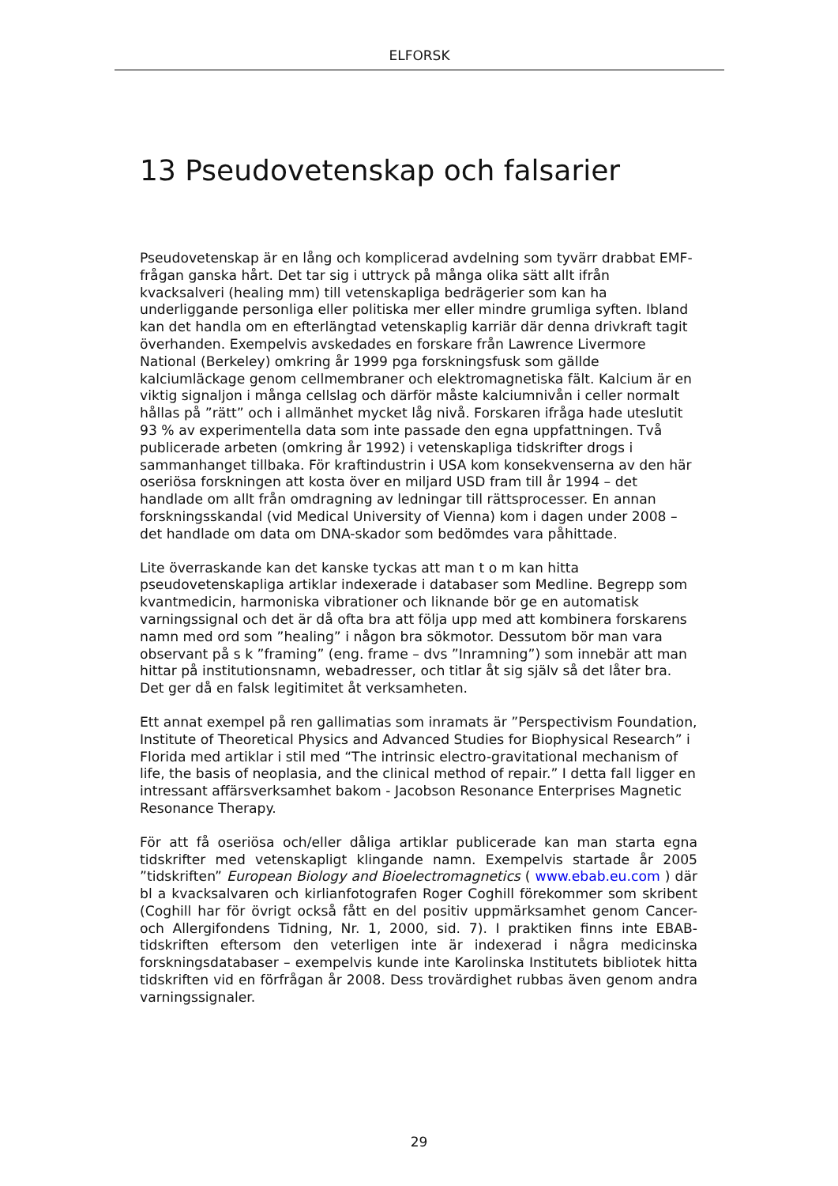ELFORSK
13 Pseudovetenskap och falsarier
Pseudovetenskap är en lång och komplicerad avdelning som tyvärr drabbat EMF-frågan ganska hårt. Det tar sig i uttryck på många olika sätt allt ifrån kvacksalveri (healing mm) till vetenskapliga bedrägerier som kan ha underliggande personliga eller politiska mer eller mindre grumliga syften. Ibland kan det handla om en efterlängtad vetenskaplig karriär där denna drivkraft tagit överhanden. Exempelvis avskedades en forskare från Lawrence Livermore National (Berkeley) omkring år 1999 pga forskningsfusk som gällde kalciumläckage genom cellmembraner och elektromagnetiska fält. Kalcium är en viktig signaljon i många cellslag och därför måste kalciumnivån i celler normalt hållas på ”rätt” och i allmänhet mycket låg nivå. Forskaren ifråga hade uteslutit 93 % av experimentella data som inte passade den egna uppfattningen. Två publicerade arbeten (omkring år 1992) i vetenskapliga tidskrifter drogs i sammanhanget tillbaka. För kraftindustrin i USA kom konsekvenserna av den här oseriösa forskningen att kosta över en miljard USD fram till år 1994 – det handlade om allt från omdragning av ledningar till rättsprocesser. En annan forskningsskandal (vid Medical University of Vienna) kom i dagen under 2008 – det handlade om data om DNA-skador som bedömdes vara påhittade.
Lite överraskande kan det kanske tyckas att man t o m kan hitta pseudovetenskapliga artiklar indexerade i databaser som Medline. Begrepp som kvantmedicin, harmoniska vibrationer och liknande bör ge en automatisk varningssignal och det är då ofta bra att följa upp med att kombinera forskarens namn med ord som ”healing” i någon bra sökmotor. Dessutom bör man vara observant på s k ”framing” (eng. frame – dvs ”Inramning”) som innebär att man hittar på institutionsnamn, webadresser, och titlar åt sig själv så det låter bra. Det ger då en falsk legitimitet åt verksamheten.
Ett annat exempel på ren gallimatias som inramats är ”Perspectivism Foundation, Institute of Theoretical Physics and Advanced Studies for Biophysical Research” i Florida med artiklar i stil med “The intrinsic electro-gravitational mechanism of life, the basis of neoplasia, and the clinical method of repair.” I detta fall ligger en intressant affärsverksamhet bakom - Jacobson Resonance Enterprises Magnetic Resonance Therapy.
För att få oseriösa och/eller dåliga artiklar publicerade kan man starta egna tidskrifter med vetenskapligt klingande namn. Exempelvis startade år 2005 ”tidskriften” European Biology and Bioelectromagnetics ( www.ebab.eu.com ) där bl a kvacksalvaren och kirlianfotografen Roger Coghill förekommer som skribent (Coghill har för övrigt också fått en del positiv uppmärksamhet genom Cancer- och Allergifondens Tidning, Nr. 1, 2000, sid. 7). I praktiken finns inte EBAB-tidskriften eftersom den veterligen inte är indexerad i några medicinska forskningsdatabaser – exempelvis kunde inte Karolinska Institutets bibliotek hitta tidskriften vid en förfrågan år 2008. Dess trovärdighet rubbas även genom andra varningssignaler.
29